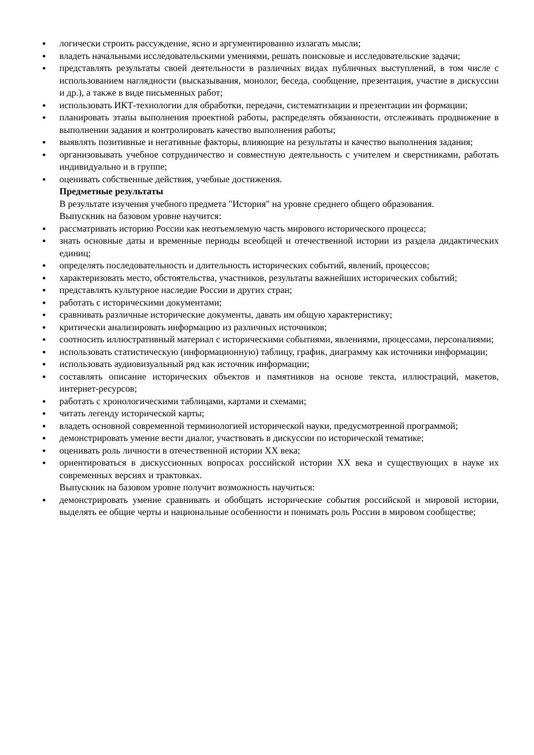логически строить рассуждение, ясно и аргументированно излагать мысли;
владеть начальными исследовательскими умениями, решать поисковые и исследовательские задачи;
представлять результаты своей деятельности в различных видах публичных выступлений, в том числе с использованием наглядности (высказывания, монолог, беседа, сообщение, презентация, участие в дискуссии и др.), а также в виде письменных работ;
использовать ИКТ-технологии для обработки, передачи, систематизации и презентации ин формации;
планировать этапы выполнения проектной работы, распределять обязанности, отслеживать продвижение в выполнении задания и контролировать качество выполнения работы;
выявлять позитивные и негативные факторы, влияющие на результаты и качество выполнения задания;
организовывать учебное сотрудничество и совместную деятельность с учителем и сверстниками, работать индивидуально и в группе;
оценивать собственные действия, учебные достижения.
Предметные результаты
В результате изучения учебного предмета "История" на уровне среднего общего образования.
Выпускник на базовом уровне научится:
рассматривать историю России как неотъемлемую часть мирового исторического процесса;
знать основные даты и временные периоды всеобщей и отечественной истории из раздела дидактических единиц;
определять последовательность и длительность исторических событий, явлений, процессов;
характеризовать место, обстоятельства, участников, результаты важнейших исторических событий;
представлять культурное наследие России и других стран;
работать с историческими документами;
сравнивать различные исторические документы, давать им общую характеристику;
критически анализировать информацию из различных источников;
соотносить иллюстративный материал с историческими событиями, явлениями, процессами, персоналиями;
использовать статистическую (информационную) таблицу, график, диаграмму как источники информации;
использовать аудиовизуальный ряд как источник информации;
составлять описание исторических объектов и памятников на основе текста, иллюстраций, макетов, интернет-ресурсов;
работать с хронологическими таблицами, картами и схемами;
читать легенду исторической карты;
владеть основной современной терминологией исторической науки, предусмотренной программой;
демонстрировать умение вести диалог, участвовать в дискуссии по исторической тематике;
оценивать роль личности в отечественной истории XX века;
ориентироваться в дискуссионных вопросах российской истории XX века и существующих в науке их современных версиях и трактовках.
Выпускник на базовом уровне получит возможность научиться:
демонстрировать умение сравнивать и обобщать исторические события российской и мировой истории, выделять ее общие черты и национальные особенности и понимать роль России в мировом сообществе;